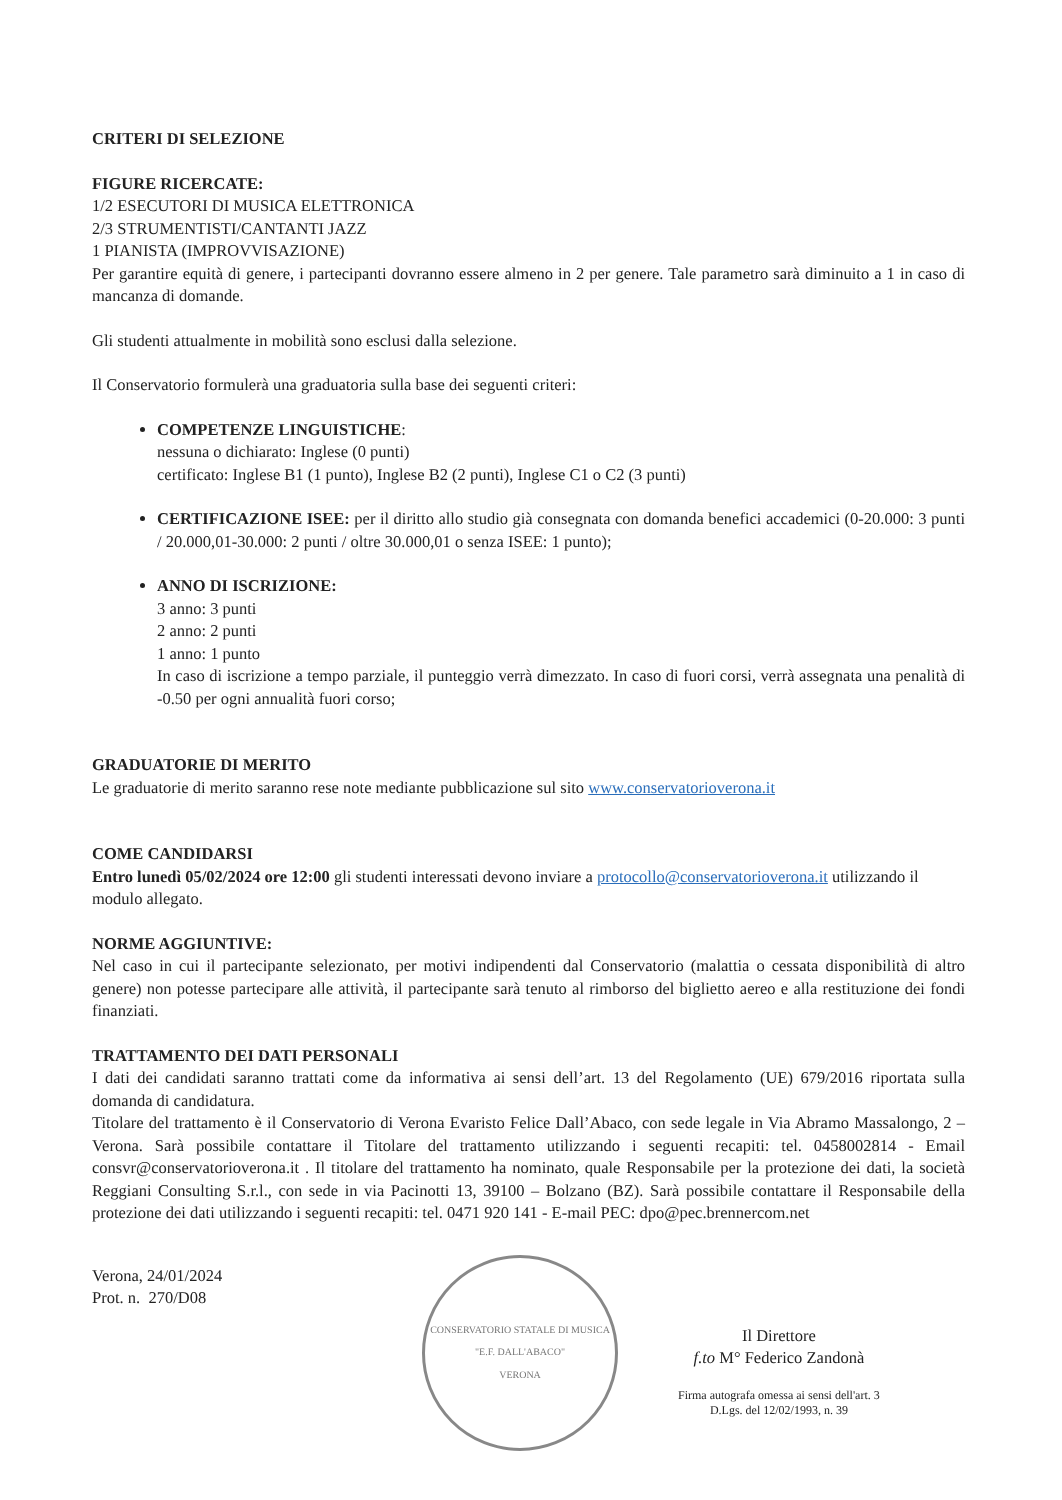CRITERI DI SELEZIONE
FIGURE RICERCATE:
1/2 ESECUTORI DI MUSICA ELETTRONICA
2/3 STRUMENTISTI/CANTANTI JAZZ
1 PIANISTA (IMPROVVISAZIONE)
Per garantire equità di genere, i partecipanti dovranno essere almeno in 2 per genere. Tale parametro sarà diminuito a 1 in caso di mancanza di domande.
Gli studenti attualmente in mobilità sono esclusi dalla selezione.
Il Conservatorio formulerà una graduatoria sulla base dei seguenti criteri:
COMPETENZE LINGUISTICHE:
nessuna o dichiarato: Inglese (0 punti)
certificato: Inglese B1 (1 punto), Inglese B2 (2 punti), Inglese C1 o C2 (3 punti)
CERTIFICAZIONE ISEE: per il diritto allo studio già consegnata con domanda benefici accademici (0-20.000: 3 punti / 20.000,01-30.000: 2 punti / oltre 30.000,01 o senza ISEE: 1 punto);
ANNO DI ISCRIZIONE:
3 anno: 3 punti
2 anno: 2 punti
1 anno: 1 punto
In caso di iscrizione a tempo parziale, il punteggio verrà dimezzato. In caso di fuori corsi, verrà assegnata una penalità di -0.50 per ogni annualità fuori corso;
GRADUATORIE DI MERITO
Le graduatorie di merito saranno rese note mediante pubblicazione sul sito www.conservatorioverona.it
COME CANDIDARSI
Entro lunedì 05/02/2024 ore 12:00 gli studenti interessati devono inviare a protocollo@conservatorioverona.it utilizzando il modulo allegato.
NORME AGGIUNTIVE:
Nel caso in cui il partecipante selezionato, per motivi indipendenti dal Conservatorio (malattia o cessata disponibilità di altro genere) non potesse partecipare alle attività, il partecipante sarà tenuto al rimborso del biglietto aereo e alla restituzione dei fondi finanziati.
TRATTAMENTO DEI DATI PERSONALI
I dati dei candidati saranno trattati come da informativa ai sensi dell’art. 13 del Regolamento (UE) 679/2016 riportata sulla domanda di candidatura.
Titolare del trattamento è il Conservatorio di Verona Evaristo Felice Dall’Abaco, con sede legale in Via Abramo Massalongo, 2 – Verona. Sarà possibile contattare il Titolare del trattamento utilizzando i seguenti recapiti: tel. 0458002814 - Email consvr@conservatorioverona.it . Il titolare del trattamento ha nominato, quale Responsabile per la protezione dei dati, la società Reggiani Consulting S.r.l., con sede in via Pacinotti 13, 39100 – Bolzano (BZ). Sarà possibile contattare il Responsabile della protezione dei dati utilizzando i seguenti recapiti: tel. 0471 920 141 - E-mail PEC: dpo@pec.brennercom.net
Verona, 24/01/2024
Prot. n. 270/D08
CONSERVATORIO STATALE DI MUSICA "E.F. DALL'ABACO"
VERONA
Il Direttore
f.to M° Federico Zandonà
Firma autografa omessa ai sensi dell'art. 3
D.Lgs. del 12/02/1993, n. 39